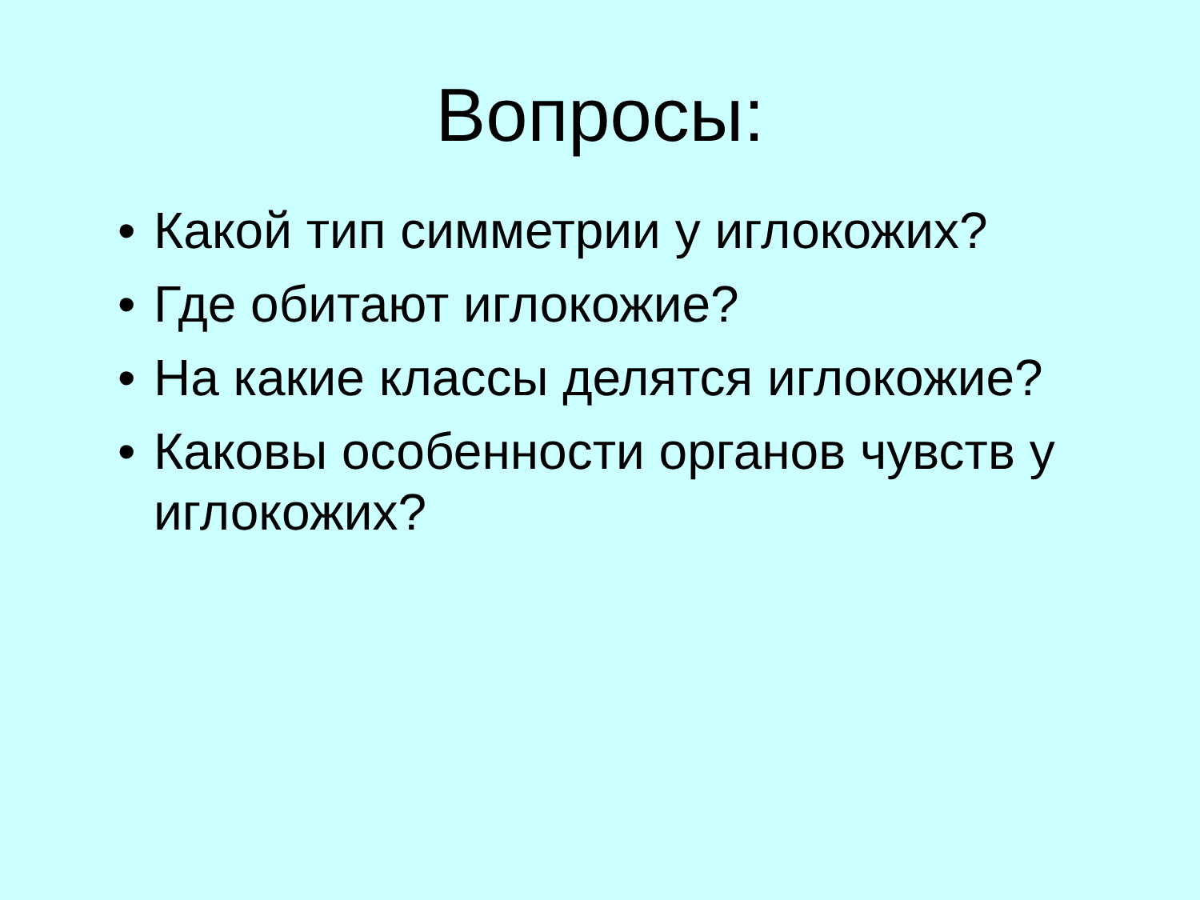Вопросы:
• Какой тип симметрии у иглокожих?
• Где обитают иглокожие?
• На какие классы делятся иглокожие?
• Каковы особенности органов чувств у иглокожих?